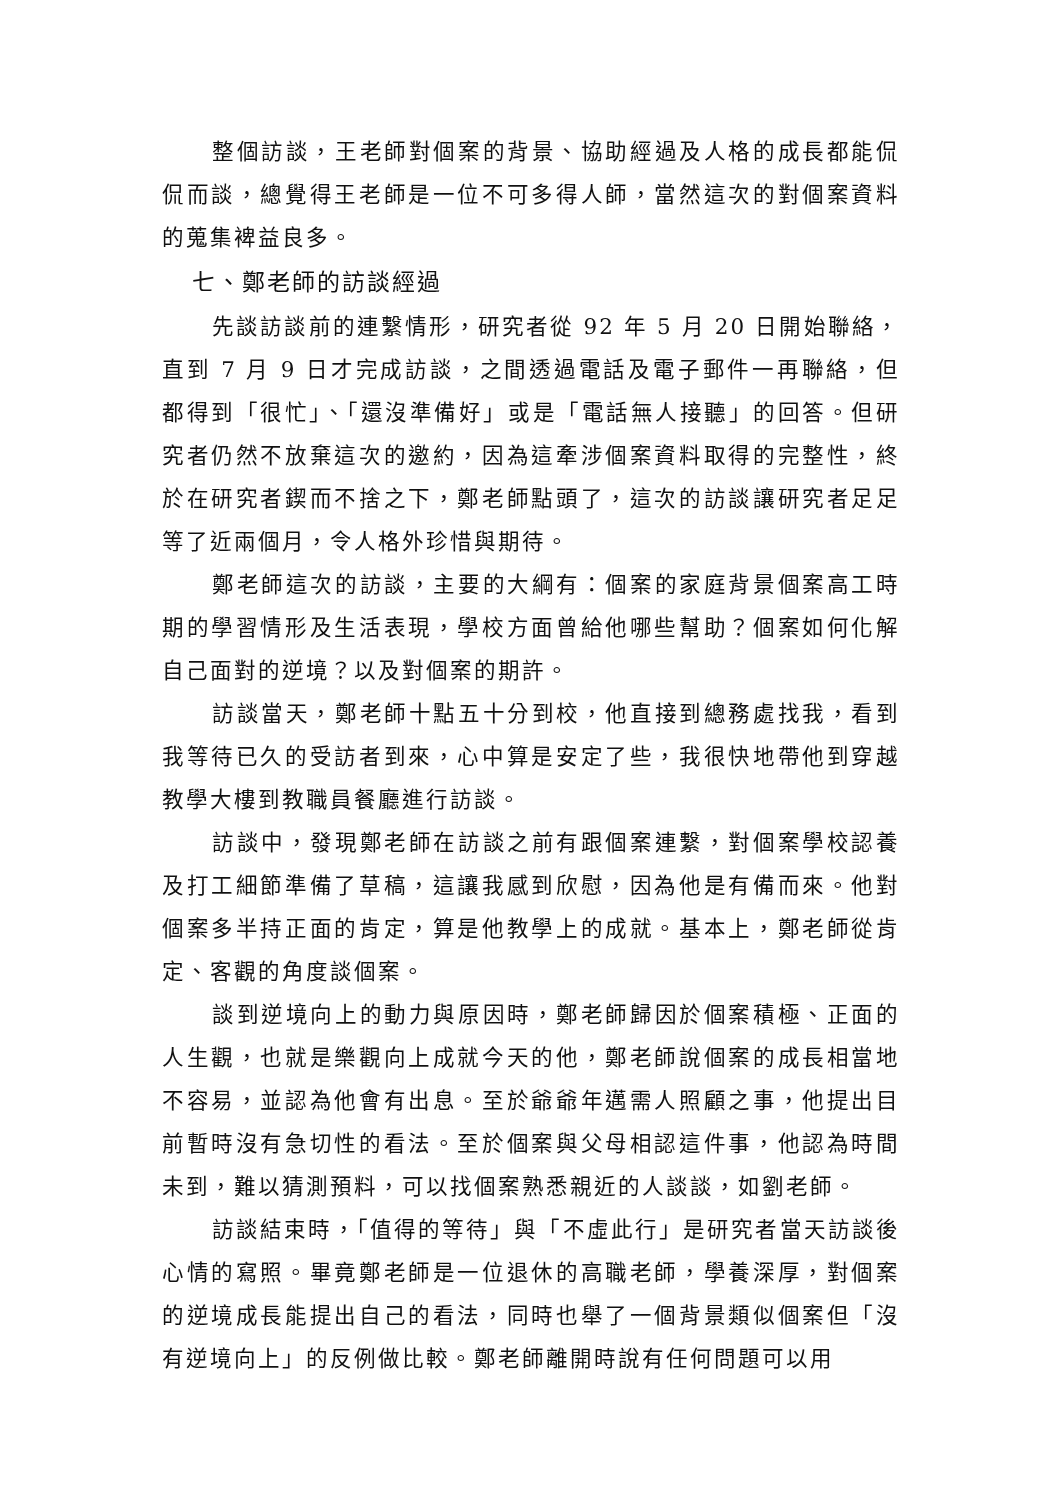整個訪談，王老師對個案的背景、協助經過及人格的成長都能侃侃而談，總覺得王老師是一位不可多得人師，當然這次的對個案資料的蒐集裨益良多。
七、鄭老師的訪談經過
先談訪談前的連繫情形，研究者從 92 年 5 月 20 日開始聯絡，直到 7 月 9 日才完成訪談，之間透過電話及電子郵件一再聯絡，但都得到「很忙」、「還沒準備好」或是「電話無人接聽」的回答。但研究者仍然不放棄這次的邀約，因為這牽涉個案資料取得的完整性，終於在研究者鍥而不捨之下，鄭老師點頭了，這次的訪談讓研究者足足等了近兩個月，令人格外珍惜與期待。
鄭老師這次的訪談，主要的大綱有：個案的家庭背景個案高工時期的學習情形及生活表現，學校方面曾給他哪些幫助？個案如何化解自己面對的逆境？以及對個案的期許。
訪談當天，鄭老師十點五十分到校，他直接到總務處找我，看到我等待已久的受訪者到來，心中算是安定了些，我很快地帶他到穿越教學大樓到教職員餐廳進行訪談。
訪談中，發現鄭老師在訪談之前有跟個案連繫，對個案學校認養及打工細節準備了草稿，這讓我感到欣慰，因為他是有備而來。他對個案多半持正面的肯定，算是他教學上的成就。基本上，鄭老師從肯定、客觀的角度談個案。
談到逆境向上的動力與原因時，鄭老師歸因於個案積極、正面的人生觀，也就是樂觀向上成就今天的他，鄭老師說個案的成長相當地不容易，並認為他會有出息。至於爺爺年邁需人照顧之事，他提出目前暫時沒有急切性的看法。至於個案與父母相認這件事，他認為時間未到，難以猜測預料，可以找個案熟悉親近的人談談，如劉老師。
訪談結束時，「值得的等待」與「不虛此行」是研究者當天訪談後心情的寫照。畢竟鄭老師是一位退休的高職老師，學養深厚，對個案的逆境成長能提出自己的看法，同時也舉了一個背景類似個案但「沒有逆境向上」的反例做比較。鄭老師離開時說有任何問題可以用